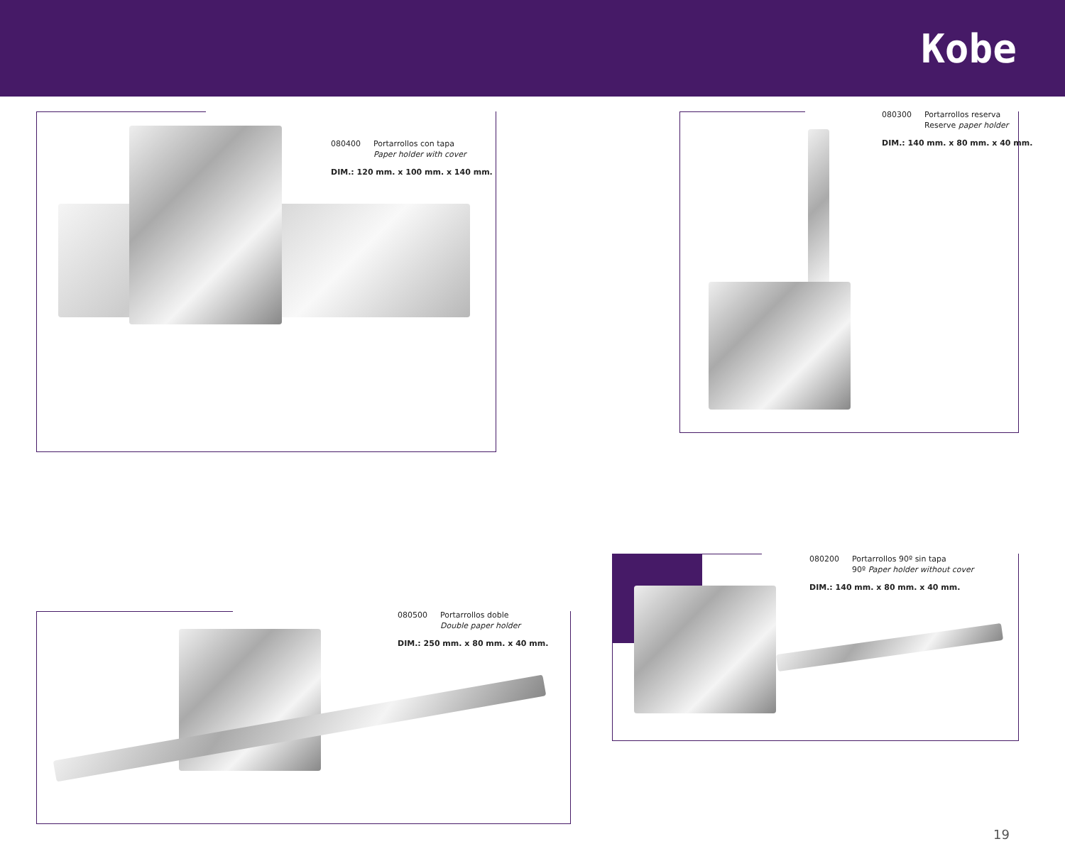Kobe
080400 Portarrollos con tapa
Paper holder with cover
DIM.: 120 mm. x 100 mm. x 140 mm.
080300 Portarrollos reserva
Reserve paper holder
DIM.: 140 mm. x 80 mm. x 40 mm.
080500 Portarrollos doble
Double paper holder
DIM.: 250 mm. x 80 mm. x 40 mm.
080200 Portarrollos 90º sin tapa
90º Paper holder without cover
DIM.: 140 mm. x 80 mm. x 40 mm.
19